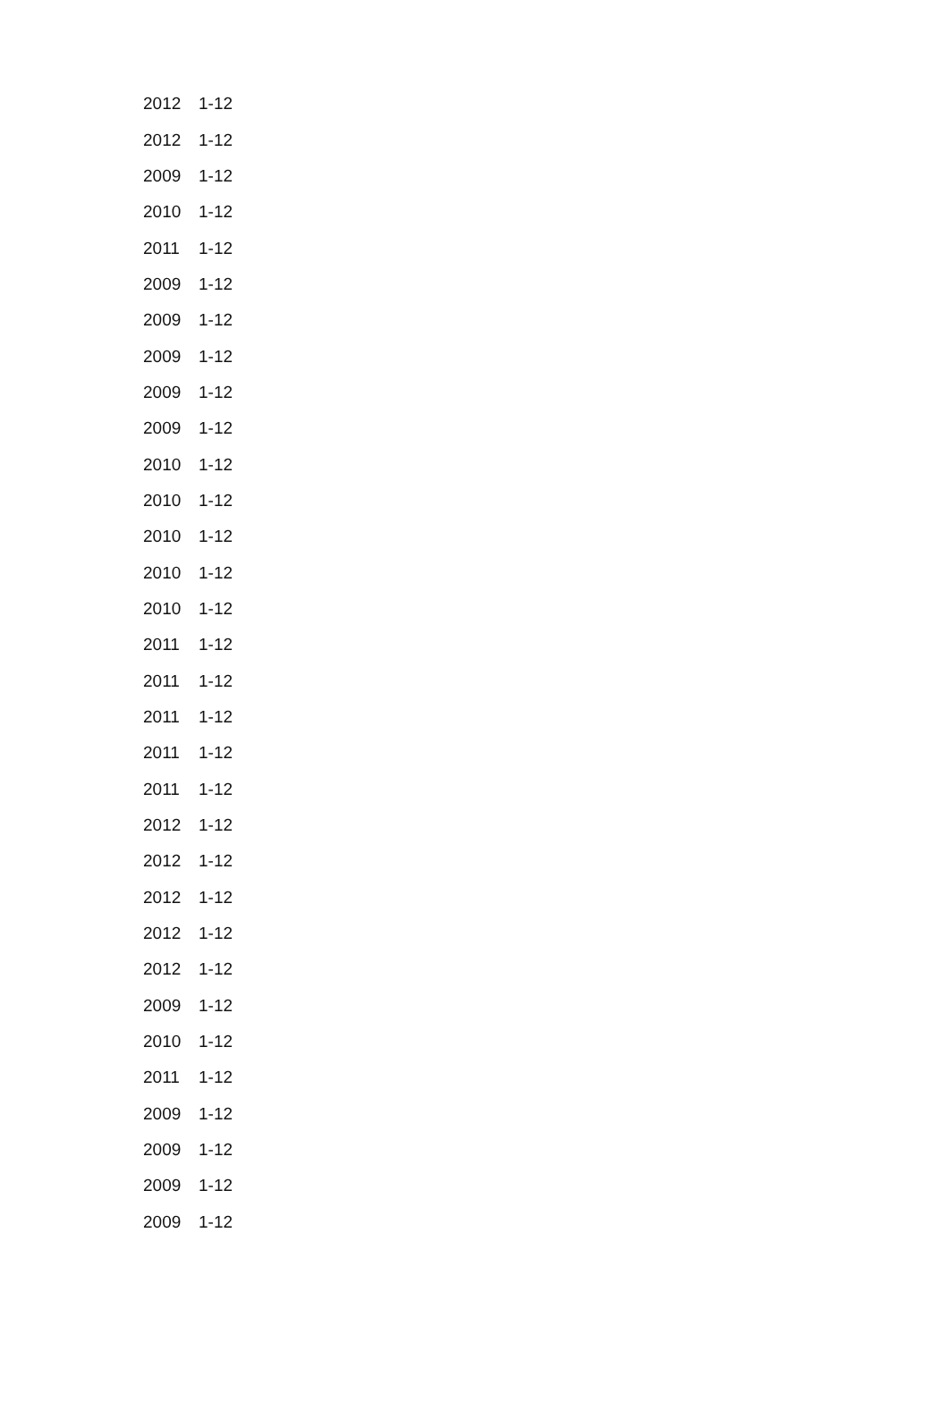| 2012 | 1-12 |
| 2012 | 1-12 |
| 2009 | 1-12 |
| 2010 | 1-12 |
| 2011 | 1-12 |
| 2009 | 1-12 |
| 2009 | 1-12 |
| 2009 | 1-12 |
| 2009 | 1-12 |
| 2009 | 1-12 |
| 2010 | 1-12 |
| 2010 | 1-12 |
| 2010 | 1-12 |
| 2010 | 1-12 |
| 2010 | 1-12 |
| 2011 | 1-12 |
| 2011 | 1-12 |
| 2011 | 1-12 |
| 2011 | 1-12 |
| 2011 | 1-12 |
| 2012 | 1-12 |
| 2012 | 1-12 |
| 2012 | 1-12 |
| 2012 | 1-12 |
| 2012 | 1-12 |
| 2009 | 1-12 |
| 2010 | 1-12 |
| 2011 | 1-12 |
| 2009 | 1-12 |
| 2009 | 1-12 |
| 2009 | 1-12 |
| 2009 | 1-12 |